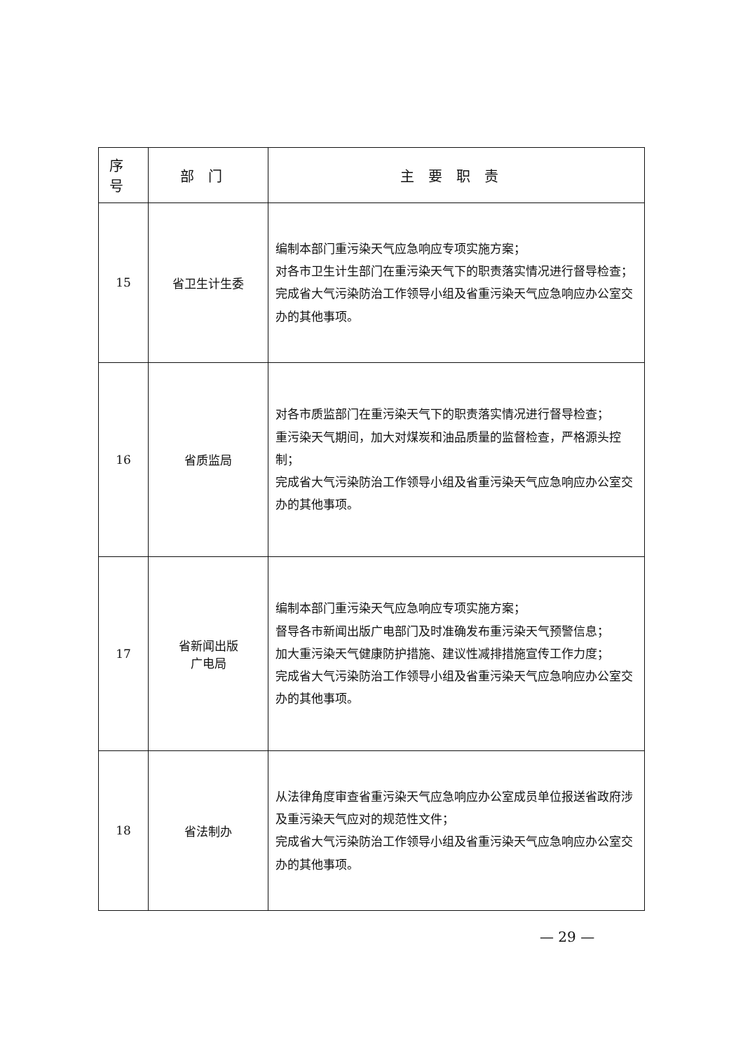| 序号 | 部门 | 主要职责 |
| --- | --- | --- |
| 15 | 省卫生计生委 | 编制本部门重污染天气应急响应专项实施方案； 对各市卫生计生部门在重污染天气下的职责落实情况进行督导检查； 完成省大气污染防治工作领导小组及省重污染天气应急响应办公室交办的其他事项。 |
| 16 | 省质监局 | 对各市质监部门在重污染天气下的职责落实情况进行督导检查； 重污染天气期间，加大对煤炭和油品质量的监督检查，严格源头控制； 完成省大气污染防治工作领导小组及省重污染天气应急响应办公室交办的其他事项。 |
| 17 | 省新闻出版 广电局 | 编制本部门重污染天气应急响应专项实施方案； 督导各市新闻出版广电部门及时准确发布重污染天气预警信息； 加大重污染天气健康防护措施、建议性减排措施宣传工作力度； 完成省大气污染防治工作领导小组及省重污染天气应急响应办公室交办的其他事项。 |
| 18 | 省法制办 | 从法律角度审查省重污染天气应急响应办公室成员单位报送省政府涉及重污染天气应对的规范性文件； 完成省大气污染防治工作领导小组及省重污染天气应急响应办公室交办的其他事项。 |
— 29 —